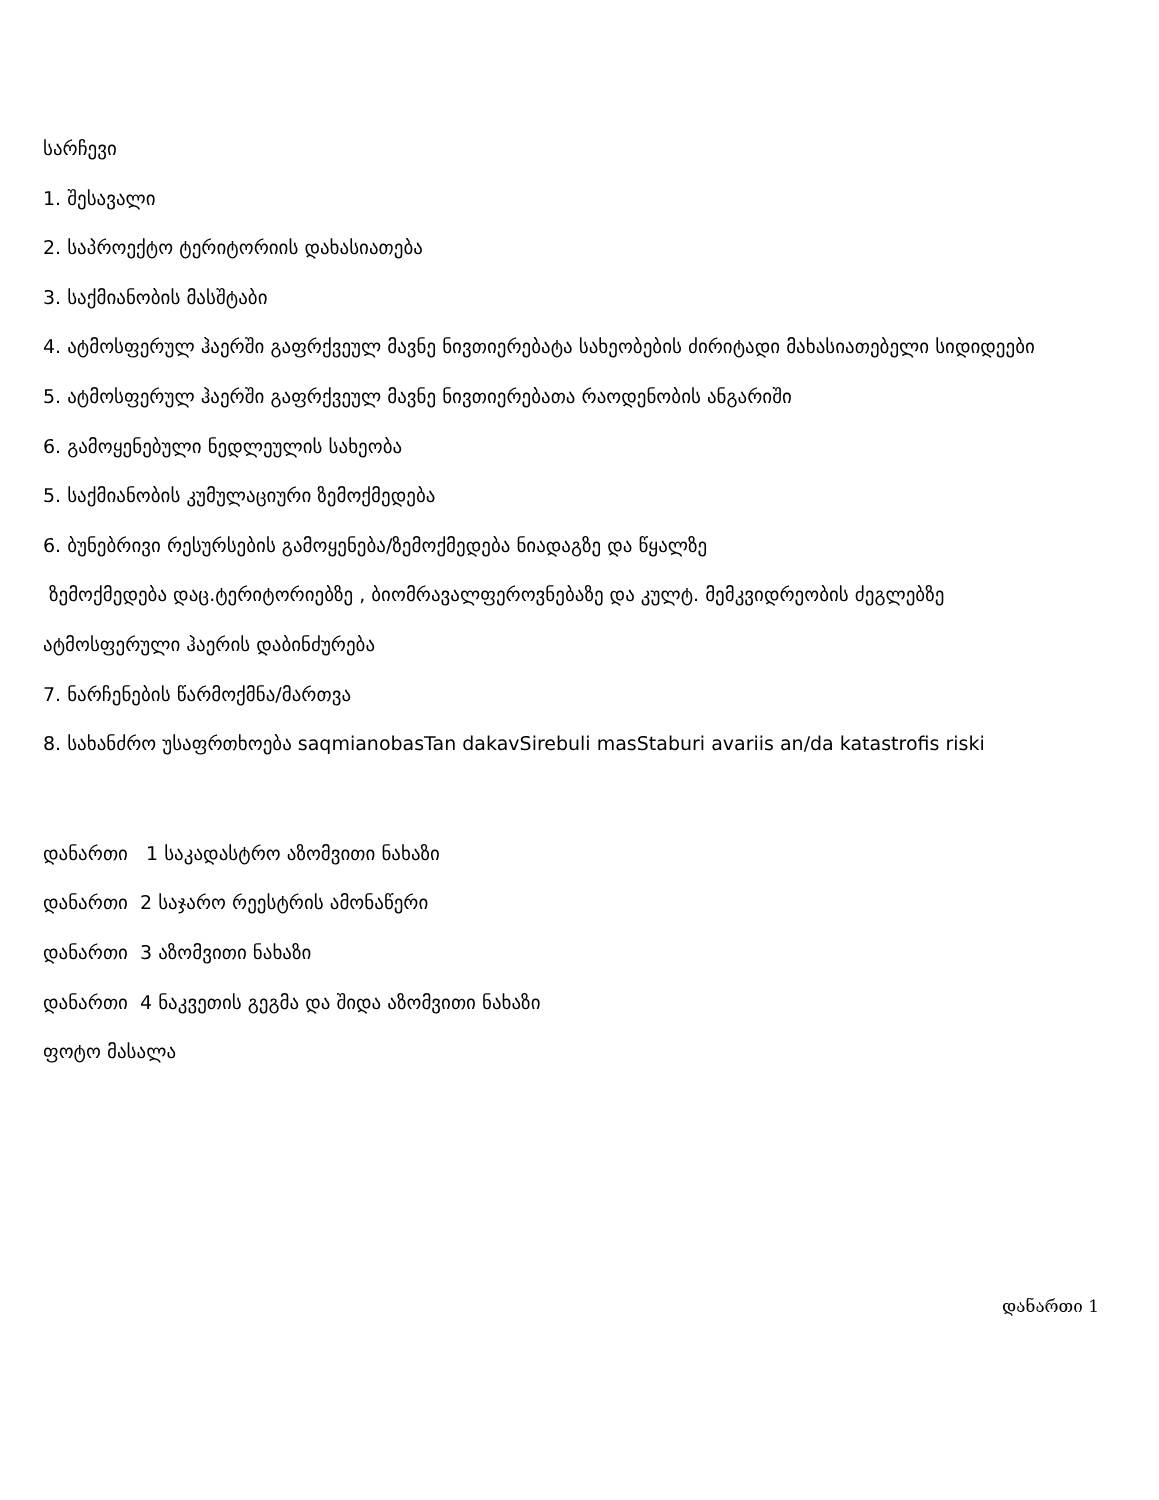სარჩევი
1. შესავალი
2. საპროექტო ტერიტორიის დახასიათება
3. საქმიანობის მასშტაბი
4. ატმოსფერულ ჰაერში გაფრქვეულ მავნე ნივთიერებატა სახეობების ძირიტადი მახასიათებელი სიდიდეები
5. ატმოსფერულ ჰაერში გაფრქვეულ მავნე ნივთიერებათა რაოდენობის ანგარიში
6. გამოყენებული ნედლეულის სახეობა
5. საქმიანობის კუმულაციური ზემოქმედება
6. ბუნებრივი რესურსების გამოყენება/ზემოქმედება ნიადაგზე და წყალზე
ზემოქმედება დაც.ტერიტორიებზე , ბიომრავალფეროვნებაზე და კულტ. მემკვიდრეობის ძეგლებზე
ატმოსფერული ჰაერის დაბინძურება
7. ნარჩენების წარმოქმნა/მართვა
8. სახანძრო უსაფრთხოება saqmianobasTan dakavSirebuli masStaburi avariis an/da katastrofis riski
დანართი 1 საკადასტრო აზომვითი ნახაზი
დანართი 2 საჯარო რეესტრის ამონაწერი
დანართი 3 აზომვითი ნახაზი
დანართი 4 ნაკვეთის გეგმა და შიდა აზომვითი ნახაზი
ფოტო მასალა
დანართი 1